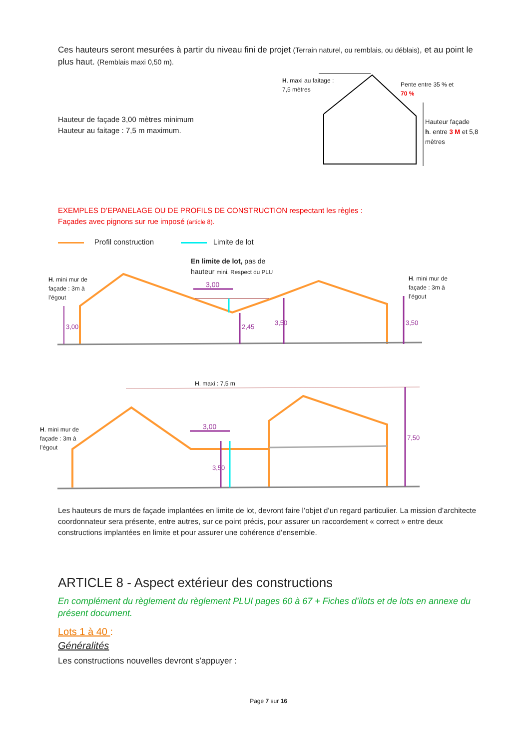Ces hauteurs seront mesurées à partir du niveau fini de projet (Terrain naturel, ou remblais, ou déblais), et au point le plus haut. (Remblais maxi 0,50 m).
Hauteur de façade 3,00 mètres minimum
Hauteur au faitage : 7,5 m maximum.
H. maxi au faitage :
7,5 mètres
Pente entre 35 % et
70 %
Hauteur façade
h. entre 3 M et 5,8
mètres
EXEMPLES D’EPANELAGE OU DE PROFILS DE CONSTRUCTION respectant les règles :
Façades avec pignons sur rue imposé (article 8).
Profil construction Limite de lot
En limite de lot, pas de
hauteur mini. Respect du PLU
H. mini mur de
façade : 3m à
l’égout
H. mini mur de
façade : 3m à
l’égout
3,00
3,00
2,45
3,50
3,50
H. maxi : 7,5 m
H. mini mur de
façade : 3m à
l’égout
3,00
3,50
7,50
Les hauteurs de murs de façade implantées en limite de lot, devront faire l’objet d’un regard particulier. La mission d’architecte coordonnateur sera présente, entre autres, sur ce point précis, pour assurer un raccordement « correct » entre deux constructions implantées en limite et pour assurer une cohérence d’ensemble.
ARTICLE 8 - Aspect extérieur des constructions
En complément du règlement du règlement PLUI pages 60 à 67 + Fiches d’ilots et de lots en annexe du présent document.
Lots 1 à 40 :
Généralités
Les constructions nouvelles devront s'appuyer :
Page 7 sur 16